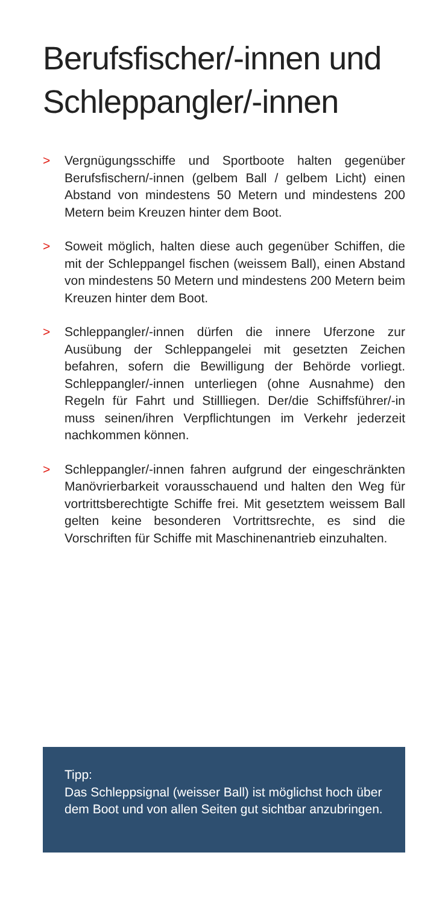Berufsfischer/-innen und Schleppangler/-innen
> Vergnügungsschiffe und Sportboote halten gegenüber Berufsfischern/-innen (gelbem Ball / gelbem Licht) einen Abstand von mindestens 50 Metern und mindestens 200 Metern beim Kreuzen hinter dem Boot.
> Soweit möglich, halten diese auch gegenüber Schiffen, die mit der Schleppangel fischen (weissem Ball), einen Abstand von mindestens 50 Metern und mindestens 200 Metern beim Kreuzen hinter dem Boot.
> Schleppangler/-innen dürfen die innere Uferzone zur Ausübung der Schleppangelei mit gesetzten Zeichen befahren, sofern die Bewilligung der Behörde vorliegt. Schleppangler/-innen unterliegen (ohne Ausnahme) den Regeln für Fahrt und Stillliegen. Der/die Schiffsführer/-in muss seinen/ihren Verpflichtungen im Verkehr jederzeit nachkommen können.
> Schleppangler/-innen fahren aufgrund der eingeschränkten Manövrierbarkeit vorausschauend und halten den Weg für vortrittsberechtigte Schiffe frei. Mit gesetztem weissem Ball gelten keine besonderen Vortrittsrechte, es sind die Vorschriften für Schiffe mit Maschinenantrieb einzuhalten.
Tipp:
Das Schleppsignal (weisser Ball) ist möglichst hoch über dem Boot und von allen Seiten gut sichtbar anzubringen.